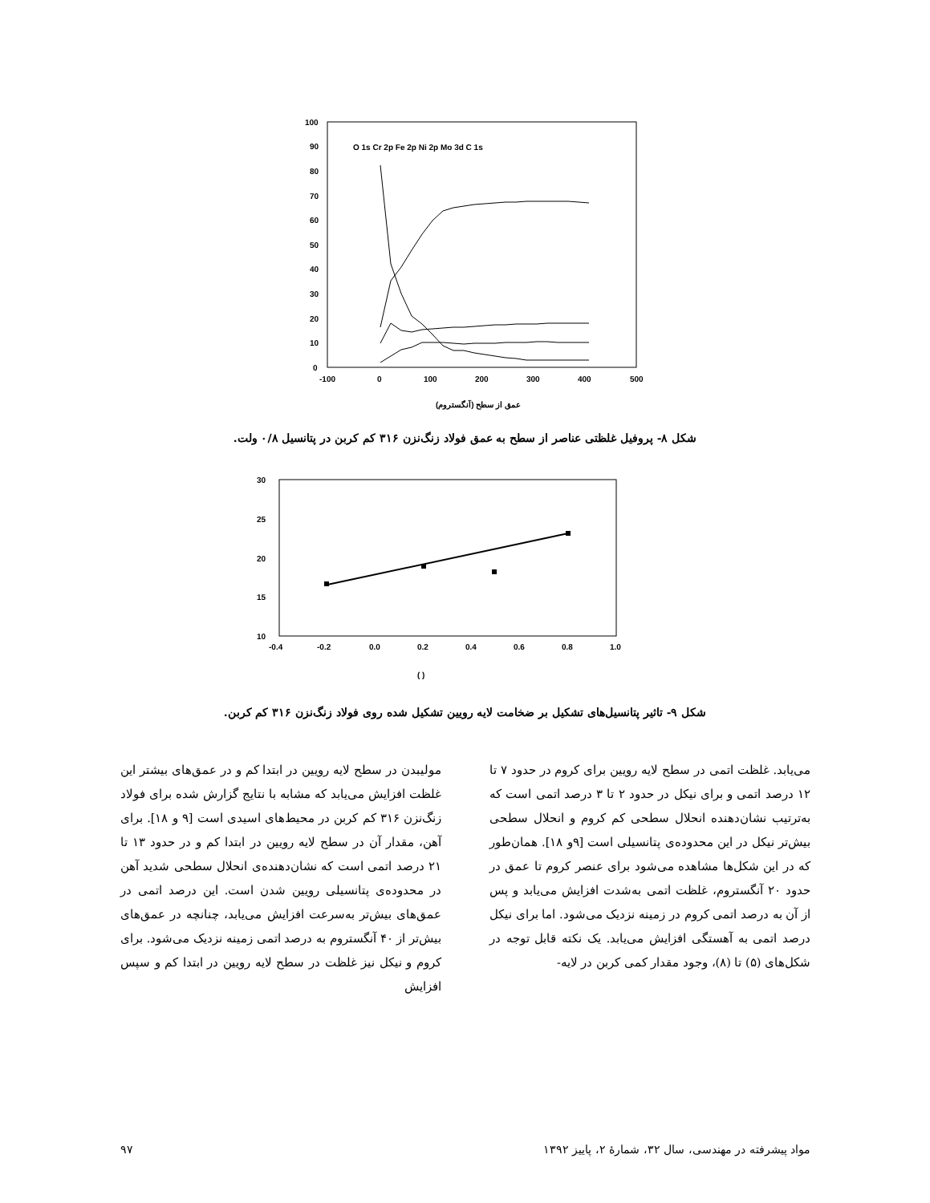100
90
80
70
60
50
40
30
20
10
0
-100
0
100
200
300
400
500
O 1s Cr 2p Fe 2p Ni 2p Mo 3d C 1s
عمق از سطح (آنگستروم)
شکل ۸- پروفیل غلظتی عناصر از سطح به عمق فولاد زنگ‌نزن ۳۱۶ کم کربن در پتانسیل ۰/۸ ولت.
30
25
20
15
10
-0.4
-0.2
0.0
0.2
0.4
0.6
0.8
1.0
( )
شکل ۹- تاثیر پتانسیل‌های تشکیل بر ضخامت لایه رویین تشکیل شده روی فولاد زنگ‌نزن ۳۱۶ کم کربن.
مولیبدن در سطح لایه رویین در ابتدا کم و در عمق‌های بیشتر این غلظت افزایش می‌یابد که مشابه با نتایج گزارش شده برای فولاد زنگ‌نزن ۳۱۶ کم کربن در محیط‌های اسیدی است [۹ و ۱۸]. برای آهن، مقدار آن در سطح لایه رویین در ابتدا کم و در حدود ۱۳ تا ۲۱ درصد اتمی است که نشان‌دهنده‌ی انحلال سطحی شدید آهن در محدوده‌ی پتانسیلی رویین شدن است. این درصد اتمی در عمق‌های بیش‌تر به‌سرعت افزایش می‌یابد، چنانچه در عمق‌های بیش‌تر از ۴۰ آنگستروم به درصد اتمی زمینه نزدیک می‌شود. برای کروم و نیکل نیز غلظت در سطح لایه رویین در ابتدا کم و سپس افزایش
می‌یابد. غلظت اتمی در سطح لایه رویین برای کروم در حدود ۷ تا ۱۲ درصد اتمی و برای نیکل در حدود ۲ تا ۳ درصد اتمی است که به‌ترتیب نشان‌دهنده انحلال سطحی کم کروم و انحلال سطحی بیش‌تر نیکل در این محدوده‌ی پتانسیلی است [۹و ۱۸]. همان‌طور که در این شکل‌ها مشاهده می‌شود برای عنصر کروم تا عمق در حدود ۲۰ آنگستروم، غلظت اتمی به‌شدت افزایش می‌یابد و پس از آن به درصد اتمی کروم در زمینه نزدیک می‌شود. اما برای نیکل درصد اتمی به آهستگی افزایش می‌یابد. یک نکته قابل توجه در شکل‌های (۵) تا (۸)، وجود مقدار کمی کربن در لایه-
مواد پیشرفته در مهندسی، سال ۳۲، شمارهٔ ۲، پاییز ۱۳۹۲ ۹۷